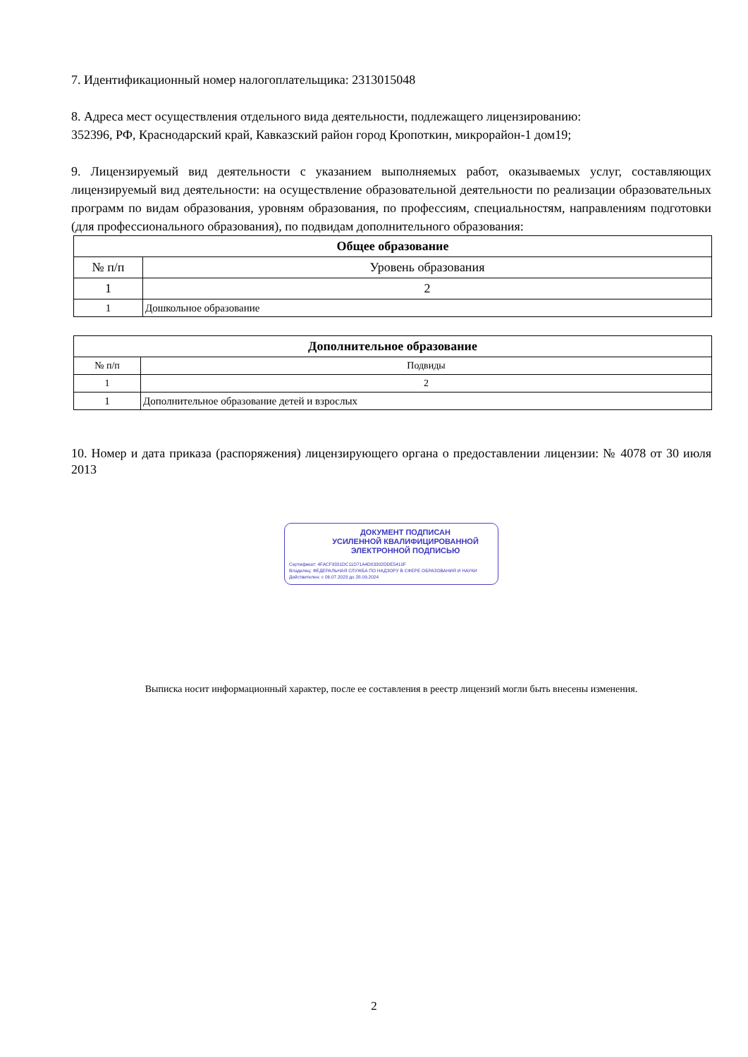7. Идентификационный номер налогоплательщика: 2313015048
8. Адреса мест осуществления отдельного вида деятельности, подлежащего лицензированию:
352396, РФ, Краснодарский край, Кавказский район город Кропоткин, микрорайон-1 дом19;
9. Лицензируемый вид деятельности с указанием выполняемых работ, оказываемых услуг, составляющих лицензируемый вид деятельности: на осуществление образовательной деятельности по реализации образовательных программ по видам образования, уровням образования, по профессиям, специальностям, направлениям подготовки (для профессионального образования), по подвидам дополнительного образования:
| Общее образование | |
| --- | --- |
| № п/п | Уровень образования |
| 1 | 2 |
| 1 | Дошкольное образование |
| Дополнительное образование | |
| --- | --- |
| № п/п | Подвиды |
| 1 | 2 |
| 1 | Дополнительное образование детей и взрослых |
10. Номер и дата приказа (распоряжения) лицензирующего органа о предоставлении лицензии: № 4078 от 30 июля 2013
ДОКУМЕНТ ПОДПИСАН
УСИЛЕННОЙ КВАЛИФИЦИРОВАННОЙ
ЭЛЕКТРОННОЙ ПОДПИСЬЮ
Сертификат: 4FACF9331DC11D71A4D03302DDE5410F
Владелец: ФЕДЕРАЛЬНАЯ СЛУЖБА ПО НАДЗОРУ В СФЕРЕ ОБРАЗОВАНИЯ И НАУКИ
Действителен: с 06.07.2023 до 28.09.2024
Выписка носит информационный характер, после ее составления в реестр лицензий могли быть внесены изменения.
2